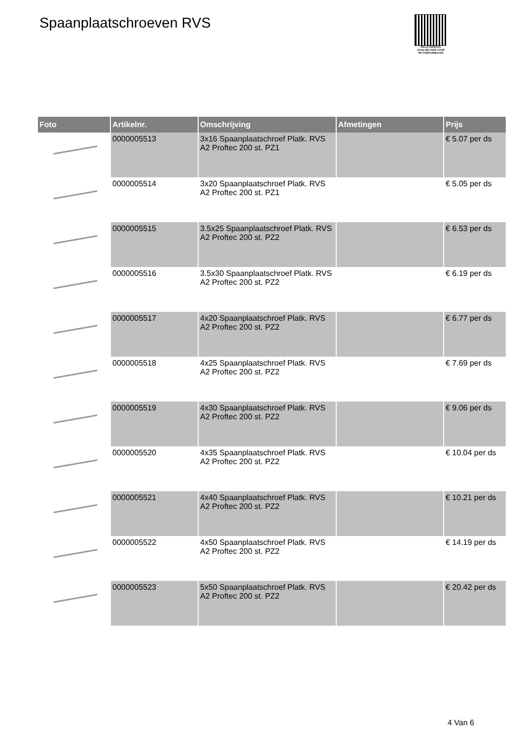Spaanplaatschroeven RVS
PALLETSERVICE
SCAN QR-CODE VOOR RETOURFORMULIER
| Foto | Artikelnr. | Omschrijving | Afmetingen | Prijs |
| --- | --- | --- | --- | --- |
| | 0000005513 | 3x16 Spaanplaatschroef Platk. RVS A2 Proftec 200 st. PZ1 | | € 5.07 per ds |
| | 0000005514 | 3x20 Spaanplaatschroef Platk. RVS A2 Proftec 200 st. PZ1 | | € 5.05 per ds |
| | 0000005515 | 3.5x25 Spaanplaatschroef Platk. RVS A2 Proftec 200 st. PZ2 | | € 6.53 per ds |
| | 0000005516 | 3.5x30 Spaanplaatschroef Platk. RVS A2 Proftec 200 st. PZ2 | | € 6.19 per ds |
| | 0000005517 | 4x20 Spaanplaatschroef Platk. RVS A2 Proftec 200 st. PZ2 | | € 6.77 per ds |
| | 0000005518 | 4x25 Spaanplaatschroef Platk. RVS A2 Proftec 200 st. PZ2 | | € 7.69 per ds |
| | 0000005519 | 4x30 Spaanplaatschroef Platk. RVS A2 Proftec 200 st. PZ2 | | € 9.06 per ds |
| | 0000005520 | 4x35 Spaanplaatschroef Platk. RVS A2 Proftec 200 st. PZ2 | | € 10.04 per ds |
| | 0000005521 | 4x40 Spaanplaatschroef Platk. RVS A2 Proftec 200 st. PZ2 | | € 10.21 per ds |
| | 0000005522 | 4x50 Spaanplaatschroef Platk. RVS A2 Proftec 200 st. PZ2 | | € 14.19 per ds |
| | 0000005523 | 5x50 Spaanplaatschroef Platk. RVS A2 Proftec 200 st. PZ2 | | € 20.42 per ds |
4 Van 6